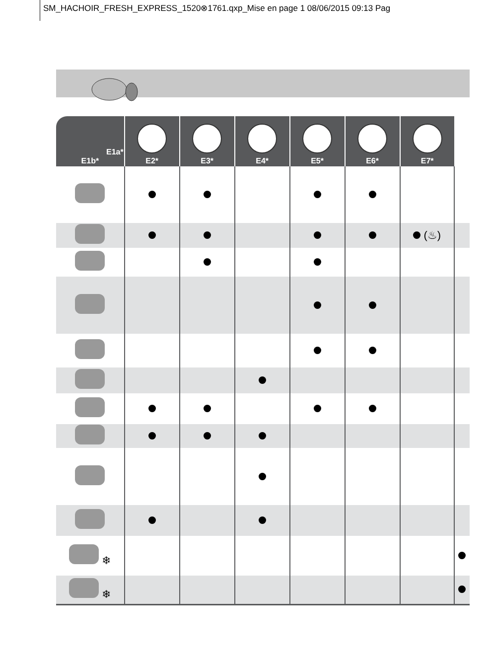SM_HACHOIR_FRESH_EXPRESS_1520⊗1761.qxp_Mise en page 1 08/06/2015 09:13 Pag
| E1a* E1b* | E2* | E3* | E4* | E5* | E6* | E7* | |
| --- | --- | --- | --- | --- | --- | --- | --- |
| | | | | | | (♨) | |
| ❄ | | | | | | | |
| ❄ | | | | | | | |